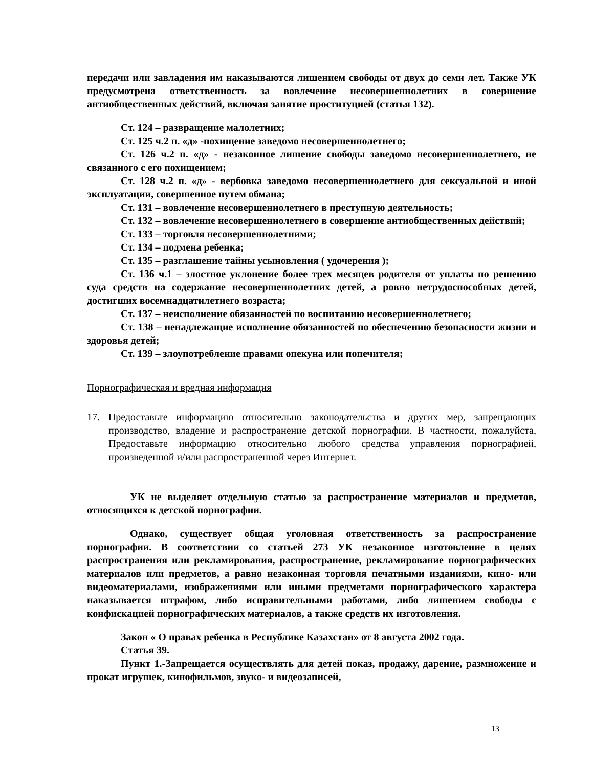передачи или завладения им наказываются лишением свободы от двух до семи лет. Также УК предусмотрена ответственность за вовлечение несовершеннолетних в совершение антиобщественных действий, включая занятие проституцией (статья 132).
Ст. 124 – развращение малолетних;
Ст. 125 ч.2 п. «д» -похищение заведомо несовершеннолетнего;
Ст. 126 ч.2 п. «д» - незаконное лишение свободы заведомо несовершеннолетнего, не связанного с его похищением;
Ст. 128 ч.2 п. «д» - вербовка заведомо несовершеннолетнего для сексуальной и иной эксплуатации, совершенное путем обмана;
Ст. 131 – вовлечение несовершеннолетнего в преступную деятельность;
Ст. 132 – вовлечение несовершеннолетнего в совершение антиобщественных действий;
Ст. 133 – торговля несовершеннолетними;
Ст. 134 – подмена ребенка;
Ст. 135 – разглашение тайны усыновления ( удочерения );
Ст. 136 ч.1 – злостное уклонение более трех месяцев родителя от уплаты по решению суда средств на содержание несовершеннолетних детей, а ровно нетрудоспособных детей, достигших восемнадцатилетнего возраста;
Ст. 137 – неисполнение обязанностей по воспитанию несовершеннолетнего;
Ст. 138 – ненадлежащие исполнение обязанностей по обеспечению безопасности жизни и здоровья детей;
Ст. 139 – злоупотребление правами опекуна или попечителя;
Порнографическая и вредная информация
17. Предоставьте информацию относительно законодательства и других мер, запрещающих производство, владение и распространение детской порнографии. В частности, пожалуйста, Предоставьте информацию относительно любого средства управления порнографией, произведенной и/или распространенной через Интернет.
УК не выделяет отдельную статью за распространение материалов и предметов, относящихся к детской порнографии.
Однако, существует общая уголовная ответственность за распространение порнографии. В соответствии со статьей 273 УК незаконное изготовление в целях распространения или рекламирования, распространение, рекламирование порнографических материалов или предметов, а равно незаконная торговля печатными изданиями, кино- или видеоматериалами, изображениями или иными предметами порнографического характера наказывается штрафом, либо исправительными работами, либо лишением свободы с конфискацией порнографических материалов, а также средств их изготовления.
Закон « О правах ребенка в Республике Казахстан» от 8 августа 2002 года.
Статья 39.
Пункт 1.-Запрещается осуществлять для детей показ, продажу, дарение, размножение и прокат игрушек, кинофильмов, звуко- и видеозаписей,
13